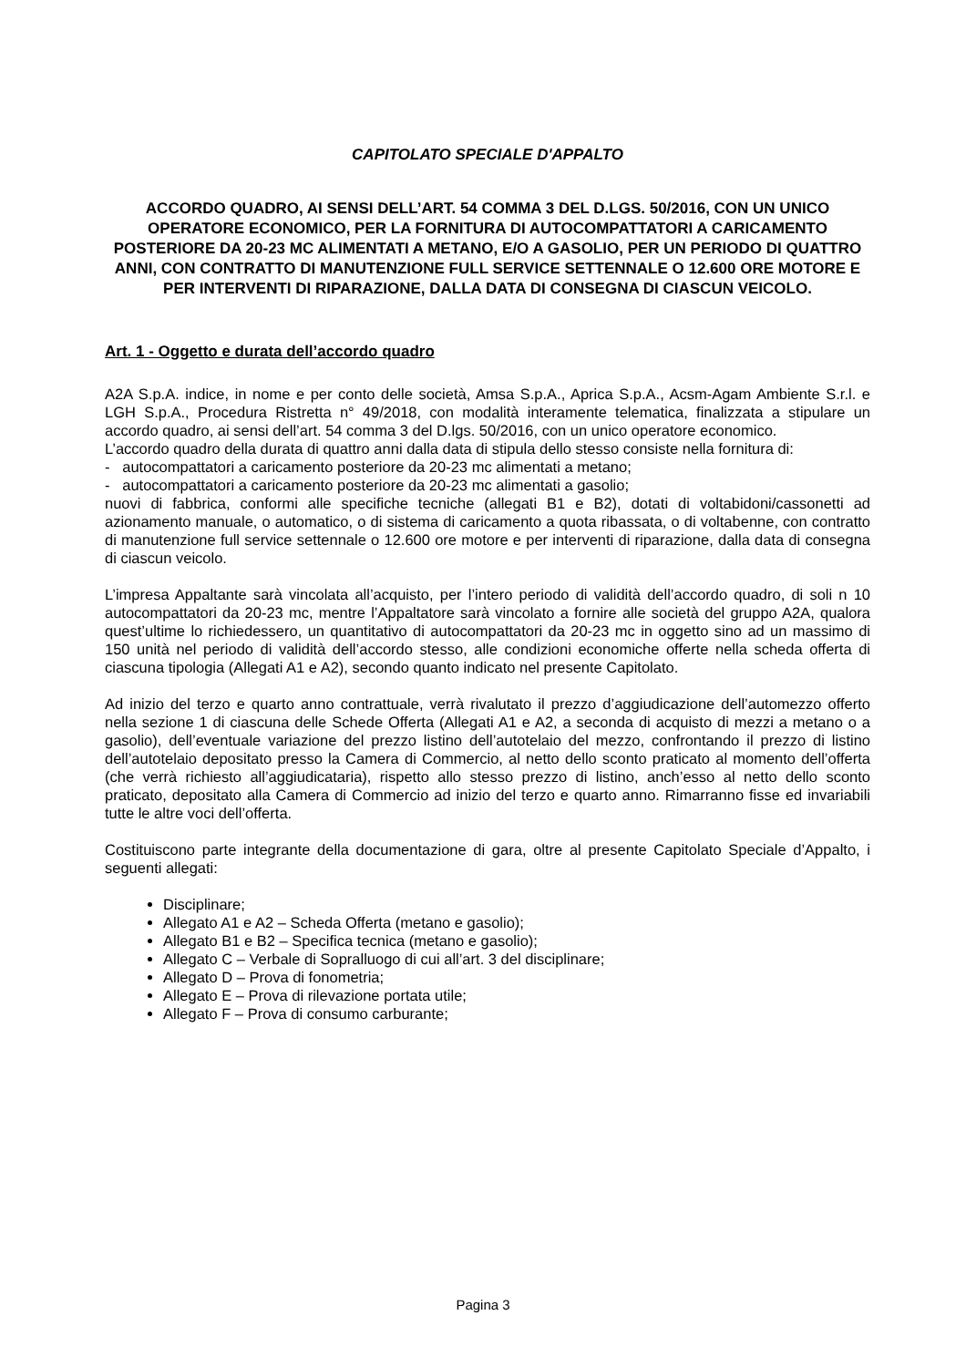CAPITOLATO SPECIALE D'APPALTO
ACCORDO QUADRO, AI SENSI DELL’ART. 54 COMMA 3 DEL D.LGS. 50/2016, CON UN UNICO OPERATORE ECONOMICO, PER LA FORNITURA DI AUTOCOMPATTATORI A CARICAMENTO POSTERIORE DA 20-23 MC ALIMENTATI A METANO, E/O A GASOLIO, PER UN PERIODO DI QUATTRO ANNI, CON CONTRATTO DI MANUTENZIONE FULL SERVICE SETTENNALE O 12.600 ORE MOTORE E PER INTERVENTI DI RIPARAZIONE, DALLA DATA DI CONSEGNA DI CIASCUN VEICOLO.
Art. 1 - Oggetto e durata dell’accordo quadro
A2A S.p.A. indice, in nome e per conto delle società, Amsa S.p.A., Aprica S.p.A., Acsm-Agam Ambiente S.r.l. e LGH S.p.A., Procedura Ristretta n° 49/2018, con modalità interamente telematica, finalizzata a stipulare un accordo quadro, ai sensi dell’art. 54 comma 3 del D.lgs. 50/2016, con un unico operatore economico.
L’accordo quadro della durata di quattro anni dalla data di stipula dello stesso consiste nella fornitura di:
- autocompattatori a caricamento posteriore da 20-23 mc alimentati a metano;
- autocompattatori a caricamento posteriore da 20-23 mc alimentati a gasolio;
nuovi di fabbrica, conformi alle specifiche tecniche (allegati B1 e B2), dotati di voltabidoni/cassonetti ad azionamento manuale, o automatico, o di sistema di caricamento a quota ribassata, o di voltabenne, con contratto di manutenzione full service settennale o 12.600 ore motore e per interventi di riparazione, dalla data di consegna di ciascun veicolo.
L’impresa Appaltante sarà vincolata all’acquisto, per l’intero periodo di validità dell’accordo quadro, di soli n 10 autocompattatori da 20-23 mc, mentre l’Appaltatore sarà vincolato a fornire alle società del gruppo A2A, qualora quest’ultime lo richiedessero, un quantitativo di autocompattatori da 20-23 mc in oggetto sino ad un massimo di 150 unità nel periodo di validità dell’accordo stesso, alle condizioni economiche offerte nella scheda offerta di ciascuna tipologia (Allegati A1 e A2), secondo quanto indicato nel presente Capitolato.
Ad inizio del terzo e quarto anno contrattuale, verrà rivalutato il prezzo d’aggiudicazione dell’automezzo offerto nella sezione 1 di ciascuna delle Schede Offerta (Allegati A1 e A2, a seconda di acquisto di mezzi a metano o a gasolio), dell’eventuale variazione del prezzo listino dell’autotelaio del mezzo, confrontando il prezzo di listino dell’autotelaio depositato presso la Camera di Commercio, al netto dello sconto praticato al momento dell’offerta (che verrà richiesto all’aggiudicataria), rispetto allo stesso prezzo di listino, anch’esso al netto dello sconto praticato, depositato alla Camera di Commercio ad inizio del terzo e quarto anno. Rimarranno fisse ed invariabili tutte le altre voci dell’offerta.
Costituiscono parte integrante della documentazione di gara, oltre al presente Capitolato Speciale d’Appalto, i seguenti allegati:
Disciplinare;
Allegato A1 e A2 – Scheda Offerta (metano e gasolio);
Allegato B1 e B2 – Specifica tecnica (metano e gasolio);
Allegato C – Verbale di Sopralluogo di cui all’art. 3 del disciplinare;
Allegato D – Prova di fonometria;
Allegato E – Prova di rilevazione portata utile;
Allegato F – Prova di consumo carburante;
Pagina 3